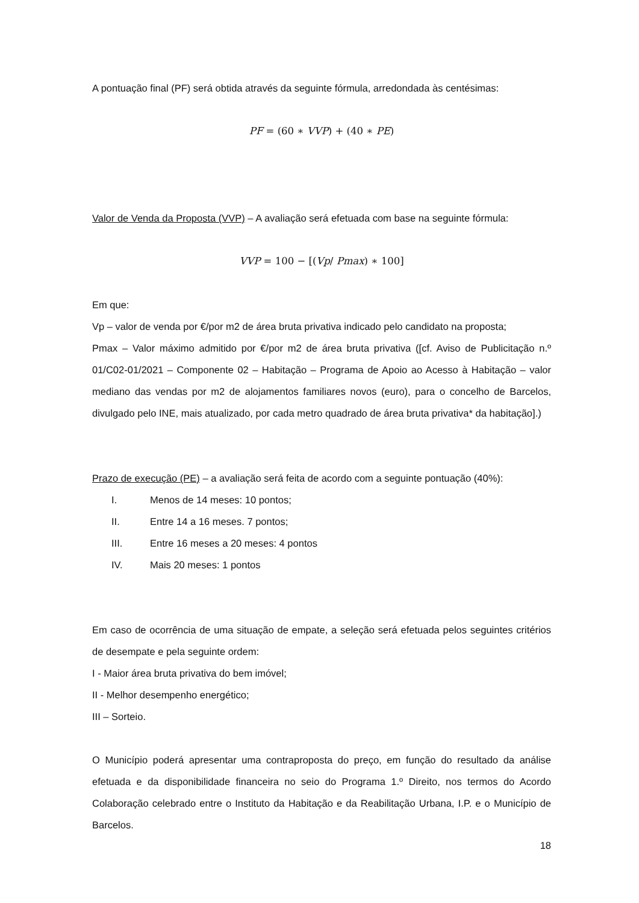A pontuação final (PF) será obtida através da seguinte fórmula, arredondada às centésimas:
PF = (60 ∗ VVP) + (40 ∗ PE)
Valor de Venda da Proposta (VVP) – A avaliação será efetuada com base na seguinte fórmula:
VVP = 100 − [(Vp/ Pmax) ∗ 100]
Em que:
Vp – valor de venda por €/por m2 de área bruta privativa indicado pelo candidato na proposta;
Pmax – Valor máximo admitido por €/por m2 de área bruta privativa ([cf. Aviso de Publicitação n.º 01/C02-01/2021 – Componente 02 – Habitação – Programa de Apoio ao Acesso à Habitação – valor mediano das vendas por m2 de alojamentos familiares novos (euro), para o concelho de Barcelos, divulgado pelo INE, mais atualizado, por cada metro quadrado de área bruta privativa* da habitação].)
Prazo de execução (PE) – a avaliação será feita de acordo com a seguinte pontuação (40%):
I. Menos de 14 meses: 10 pontos;
II. Entre 14 a 16 meses. 7 pontos;
III. Entre 16 meses a 20 meses: 4 pontos
IV. Mais 20 meses: 1 pontos
Em caso de ocorrência de uma situação de empate, a seleção será efetuada pelos seguintes critérios de desempate e pela seguinte ordem:
I - Maior área bruta privativa do bem imóvel;
II - Melhor desempenho energético;
III – Sorteio.
O Município poderá apresentar uma contraproposta do preço, em função do resultado da análise efetuada e da disponibilidade financeira no seio do Programa 1.º Direito, nos termos do Acordo Colaboração celebrado entre o Instituto da Habitação e da Reabilitação Urbana, I.P. e o Município de Barcelos.
18